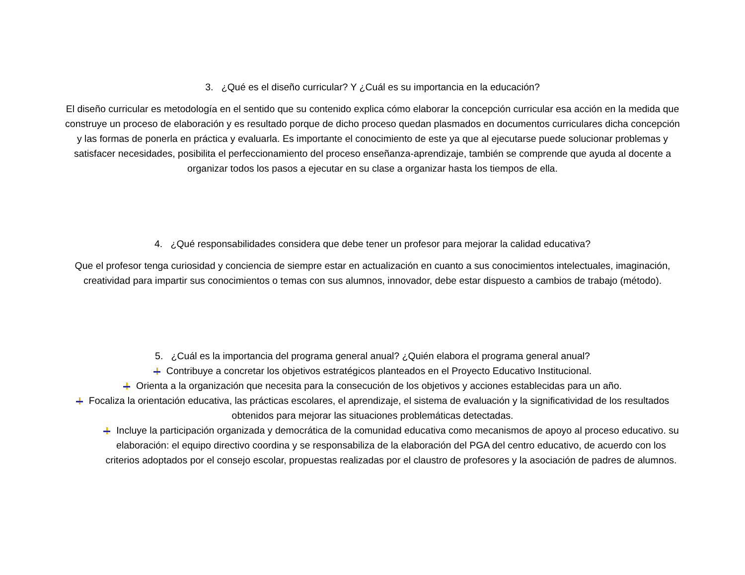3. ¿Qué es el diseño curricular? Y ¿Cuál es su importancia en la educación?
El diseño curricular es metodología en el sentido que su contenido explica cómo elaborar la concepción curricular esa acción en la medida que construye un proceso de elaboración y es resultado porque de dicho proceso quedan plasmados en documentos curriculares dicha concepción y las formas de ponerla en práctica y evaluarla. Es importante el conocimiento de este ya que al ejecutarse puede solucionar problemas y satisfacer necesidades, posibilita el perfeccionamiento del proceso enseñanza-aprendizaje, también se comprende que ayuda al docente a organizar todos los pasos a ejecutar en su clase a organizar hasta los tiempos de ella.
4. ¿Qué responsabilidades considera que debe tener un profesor para mejorar la calidad educativa?
Que el profesor tenga curiosidad y conciencia de siempre estar en actualización en cuanto a sus conocimientos intelectuales, imaginación, creatividad para impartir sus conocimientos o temas con sus alumnos, innovador, debe estar dispuesto a cambios de trabajo (método).
5. ¿Cuál es la importancia del programa general anual? ¿Quién elabora el programa general anual?
Contribuye a concretar los objetivos estratégicos planteados en el Proyecto Educativo Institucional.
Orienta a la organización que necesita para la consecución de los objetivos y acciones establecidas para un año.
Focaliza la orientación educativa, las prácticas escolares, el aprendizaje, el sistema de evaluación y la significatividad de los resultados obtenidos para mejorar las situaciones problemáticas detectadas.
Incluye la participación organizada y democrática de la comunidad educativa como mecanismos de apoyo al proceso educativo. su elaboración: el equipo directivo coordina y se responsabiliza de la elaboración del PGA del centro educativo, de acuerdo con los criterios adoptados por el consejo escolar, propuestas realizadas por el claustro de profesores y la asociación de padres de alumnos.